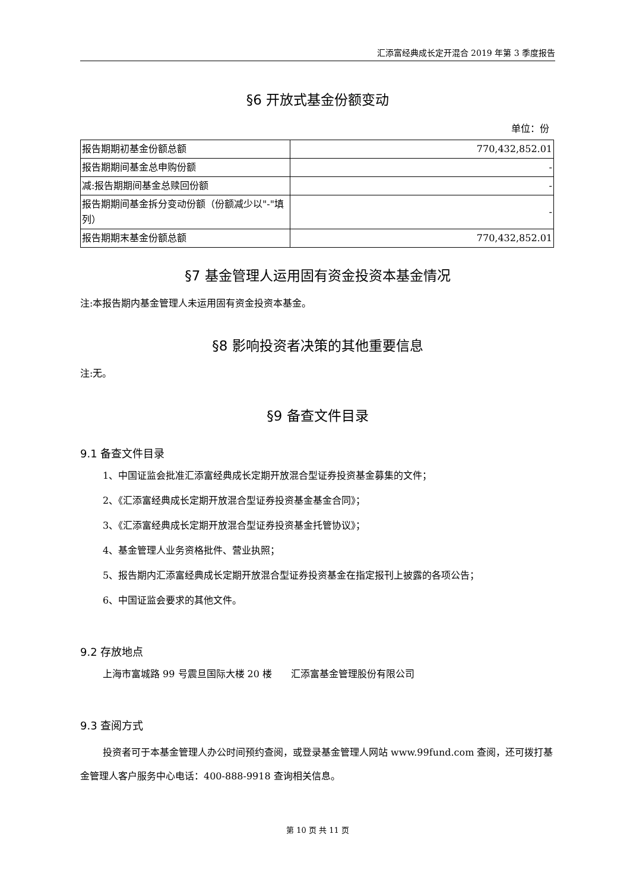汇添富经典成长定开混合 2019 年第 3 季度报告
§6 开放式基金份额变动
单位：份
| 报告期期初基金份额总额 | 770,432,852.01 |
| 报告期期间基金总申购份额 | - |
| 减:报告期期间基金总赎回份额 | - |
| 报告期期间基金拆分变动份额（份额减少以"-"填列） | - |
| 报告期期末基金份额总额 | 770,432,852.01 |
§7 基金管理人运用固有资金投资本基金情况
注:本报告期内基金管理人未运用固有资金投资本基金。
§8 影响投资者决策的其他重要信息
注:无。
§9 备查文件目录
9.1 备查文件目录
1、中国证监会批准汇添富经典成长定期开放混合型证券投资基金募集的文件；
2、《汇添富经典成长定期开放混合型证券投资基金基金合同》；
3、《汇添富经典成长定期开放混合型证券投资基金托管协议》；
4、基金管理人业务资格批件、营业执照；
5、报告期内汇添富经典成长定期开放混合型证券投资基金在指定报刊上披露的各项公告；
6、中国证监会要求的其他文件。
9.2 存放地点
上海市富城路 99 号震旦国际大楼 20 楼　　汇添富基金管理股份有限公司
9.3 查阅方式
投资者可于本基金管理人办公时间预约查阅，或登录基金管理人网站 www.99fund.com 查阅，还可拨打基金管理人客户服务中心电话：400-888-9918 查询相关信息。
第 10 页 共 11 页